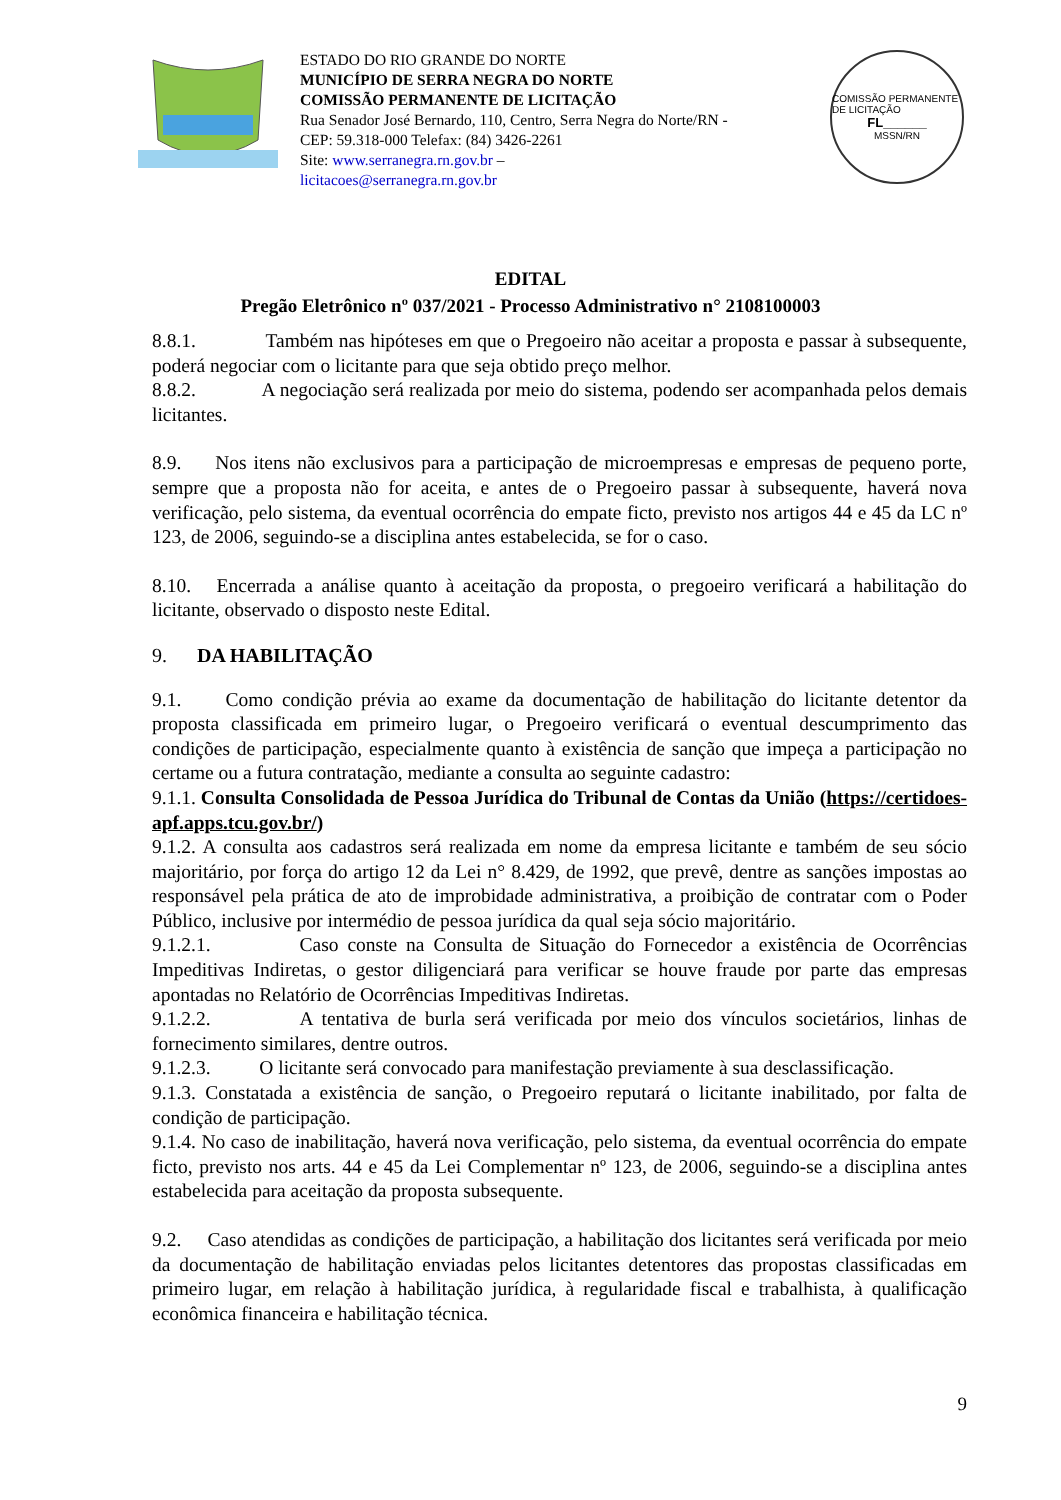ESTADO DO RIO GRANDE DO NORTE
MUNICÍPIO DE SERRA NEGRA DO NORTE
COMISSÃO PERMANENTE DE LICITAÇÃO
Rua Senador José Bernardo, 110, Centro, Serra Negra do Norte/RN - CEP: 59.318-000 Telefax: (84) 3426-2261
Site: www.serranegra.rn.gov.br –
licitacoes@serranegra.rn.gov.br
COMISSÃO PERMANENTE DE LICITAÇÃO
FL______
MSSN/RN
EDITAL
Pregão Eletrônico nº 037/2021 - Processo Administrativo n° 2108100003
8.8.1. Também nas hipóteses em que o Pregoeiro não aceitar a proposta e passar à subsequente, poderá negociar com o licitante para que seja obtido preço melhor.
8.8.2. A negociação será realizada por meio do sistema, podendo ser acompanhada pelos demais licitantes.
8.9. Nos itens não exclusivos para a participação de microempresas e empresas de pequeno porte, sempre que a proposta não for aceita, e antes de o Pregoeiro passar à subsequente, haverá nova verificação, pelo sistema, da eventual ocorrência do empate ficto, previsto nos artigos 44 e 45 da LC nº 123, de 2006, seguindo-se a disciplina antes estabelecida, se for o caso.
8.10. Encerrada a análise quanto à aceitação da proposta, o pregoeiro verificará a habilitação do licitante, observado o disposto neste Edital.
9. DA HABILITAÇÃO
9.1. Como condição prévia ao exame da documentação de habilitação do licitante detentor da proposta classificada em primeiro lugar, o Pregoeiro verificará o eventual descumprimento das condições de participação, especialmente quanto à existência de sanção que impeça a participação no certame ou a futura contratação, mediante a consulta ao seguinte cadastro:
9.1.1. Consulta Consolidada de Pessoa Jurídica do Tribunal de Contas da União (https://certidoes-apf.apps.tcu.gov.br/)
9.1.2. A consulta aos cadastros será realizada em nome da empresa licitante e também de seu sócio majoritário, por força do artigo 12 da Lei n° 8.429, de 1992, que prevê, dentre as sanções impostas ao responsável pela prática de ato de improbidade administrativa, a proibição de contratar com o Poder Público, inclusive por intermédio de pessoa jurídica da qual seja sócio majoritário.
9.1.2.1. Caso conste na Consulta de Situação do Fornecedor a existência de Ocorrências Impeditivas Indiretas, o gestor diligenciará para verificar se houve fraude por parte das empresas apontadas no Relatório de Ocorrências Impeditivas Indiretas.
9.1.2.2. A tentativa de burla será verificada por meio dos vínculos societários, linhas de fornecimento similares, dentre outros.
9.1.2.3. O licitante será convocado para manifestação previamente à sua desclassificação.
9.1.3. Constatada a existência de sanção, o Pregoeiro reputará o licitante inabilitado, por falta de condição de participação.
9.1.4. No caso de inabilitação, haverá nova verificação, pelo sistema, da eventual ocorrência do empate ficto, previsto nos arts. 44 e 45 da Lei Complementar nº 123, de 2006, seguindo-se a disciplina antes estabelecida para aceitação da proposta subsequente.
9.2. Caso atendidas as condições de participação, a habilitação dos licitantes será verificada por meio da documentação de habilitação enviadas pelos licitantes detentores das propostas classificadas em primeiro lugar, em relação à habilitação jurídica, à regularidade fiscal e trabalhista, à qualificação econômica financeira e habilitação técnica.
9